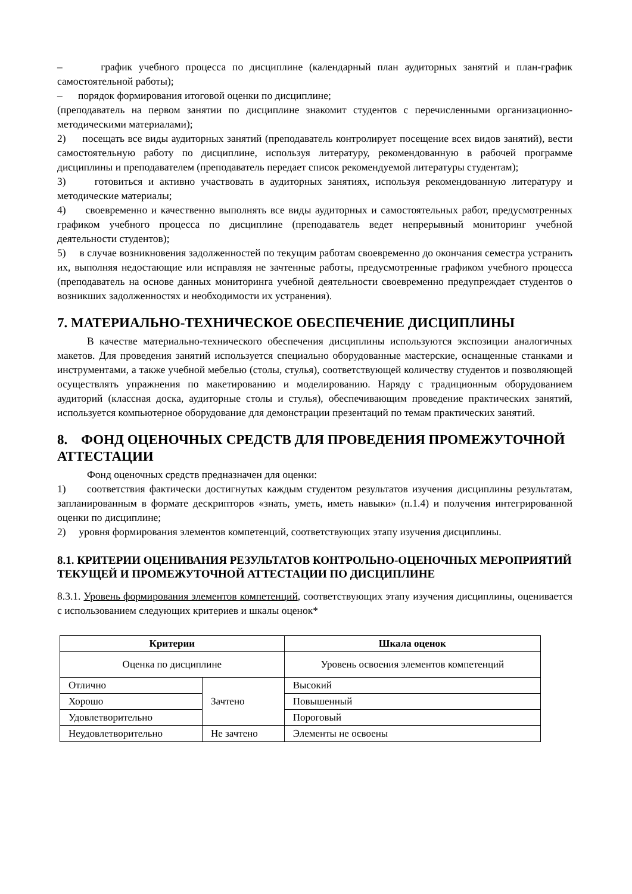– график учебного процесса по дисциплине (календарный план аудиторных занятий и план-график самостоятельной работы);
– порядок формирования итоговой оценки по дисциплине;
(преподаватель на первом занятии по дисциплине знакомит студентов с перечисленными организационно-методическими материалами);
2) посещать все виды аудиторных занятий (преподаватель контролирует посещение всех видов занятий), вести самостоятельную работу по дисциплине, используя литературу, рекомендованную в рабочей программе дисциплины и преподавателем (преподаватель передает список рекомендуемой литературы студентам);
3) готовиться и активно участвовать в аудиторных занятиях, используя рекомендованную литературу и методические материалы;
4) своевременно и качественно выполнять все виды аудиторных и самостоятельных работ, предусмотренных графиком учебного процесса по дисциплине (преподаватель ведет непрерывный мониторинг учебной деятельности студентов);
5) в случае возникновения задолженностей по текущим работам своевременно до окончания семестра устранить их, выполняя недостающие или исправляя не зачтенные работы, предусмотренные графиком учебного процесса (преподаватель на основе данных мониторинга учебной деятельности своевременно предупреждает студентов о возникших задолженностях и необходимости их устранения).
7. МАТЕРИАЛЬНО-ТЕХНИЧЕСКОЕ ОБЕСПЕЧЕНИЕ ДИСЦИПЛИНЫ
В качестве материально-технического обеспечения дисциплины используются экспозиции аналогичных макетов. Для проведения занятий используется специально оборудованные мастерские, оснащенные станками и инструментами, а также учебной мебелью (столы, стулья), соответствующей количеству студентов и позволяющей осуществлять упражнения по макетированию и моделированию. Наряду с традиционным оборудованием аудиторий (классная доска, аудиторные столы и стулья), обеспечивающим проведение практических занятий, используется компьютерное оборудование для демонстрации презентаций по темам практических занятий.
8. ФОНД ОЦЕНОЧНЫХ СРЕДСТВ ДЛЯ ПРОВЕДЕНИЯ ПРОМЕЖУТОЧНОЙ АТТЕСТАЦИИ
Фонд оценочных средств предназначен для оценки:
1) соответствия фактически достигнутых каждым студентом результатов изучения дисциплины результатам, запланированным в формате дескрипторов «знать, уметь, иметь навыки» (п.1.4) и получения интегрированной оценки по дисциплине;
2) уровня формирования элементов компетенций, соответствующих этапу изучения дисциплины.
8.1. КРИТЕРИИ ОЦЕНИВАНИЯ РЕЗУЛЬТАТОВ КОНТРОЛЬНО-ОЦЕНОЧНЫХ МЕРОПРИЯТИЙ ТЕКУЩЕЙ И ПРОМЕЖУТОЧНОЙ АТТЕСТАЦИИ ПО ДИСЦИПЛИНЕ
8.3.1. Уровень формирования элементов компетенций, соответствующих этапу изучения дисциплины, оценивается с использованием следующих критериев и шкалы оценок*
| Критерии | | Шкала оценок |
| --- | --- | --- |
| Оценка по дисциплине | | Уровень освоения элементов компетенций |
| Отлично | Зачтено | Высокий |
| Хорошо | | Повышенный |
| Удовлетворительно | | Пороговый |
| Неудовлетворительно | Не зачтено | Элементы не освоены |